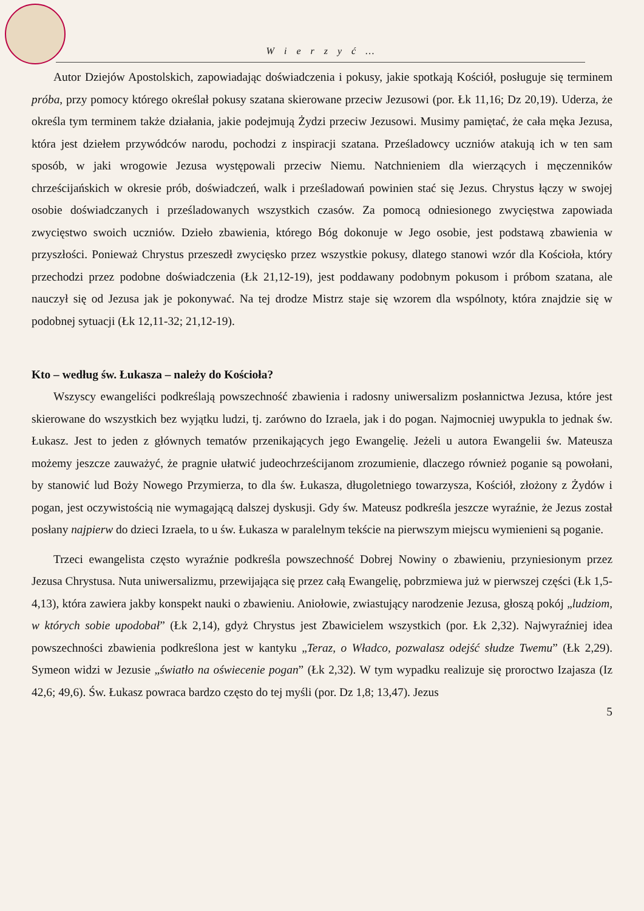W i e r z y ć …
Autor Dziejów Apostolskich, zapowiadając doświadczenia i pokusy, jakie spotkają Kościół, posługuje się terminem próba, przy pomocy którego określał pokusy szatana skierowane przeciw Jezusowi (por. Łk 11,16; Dz 20,19). Uderza, że określa tym terminem także działania, jakie podejmują Żydzi przeciw Jezusowi. Musimy pamiętać, że cała męka Jezusa, która jest dziełem przywódców narodu, pochodzi z inspiracji szatana. Prześladowcy uczniów atakują ich w ten sam sposób, w jaki wrogowie Jezusa występowali przeciw Niemu. Natchnieniem dla wierzących i męczenników chrześcijańskich w okresie prób, doświadczeń, walk i prześladowań powinien stać się Jezus. Chrystus łączy w swojej osobie doświadczanych i prześladowanych wszystkich czasów. Za pomocą odniesionego zwycięstwa zapowiada zwycięstwo swoich uczniów. Dzieło zbawienia, którego Bóg dokonuje w Jego osobie, jest podstawą zbawienia w przyszłości. Ponieważ Chrystus przeszedł zwycięsko przez wszystkie pokusy, dlatego stanowi wzór dla Kościoła, który przechodzi przez podobne doświadczenia (Łk 21,12-19), jest poddawany podobnym pokusom i próbom szatana, ale nauczył się od Jezusa jak je pokonywać. Na tej drodze Mistrz staje się wzorem dla wspólnoty, która znajdzie się w podobnej sytuacji (Łk 12,11-32; 21,12-19).
Kto – według św. Łukasza – należy do Kościoła?
Wszyscy ewangeliści podkreślają powszechność zbawienia i radosny uniwersalizm posłannictwa Jezusa, które jest skierowane do wszystkich bez wyjątku ludzi, tj. zarówno do Izraela, jak i do pogan. Najmocniej uwypukla to jednak św. Łukasz. Jest to jeden z głównych tematów przenikających jego Ewangelię. Jeżeli u autora Ewangelii św. Mateusza możemy jeszcze zauważyć, że pragnie ułatwić judeochrześcijanom zrozumienie, dlaczego również poganie są powołani, by stanowić lud Boży Nowego Przymierza, to dla św. Łukasza, długoletniego towarzysza, Kościół, złożony z Żydów i pogan, jest oczywistością nie wymagającą dalszej dyskusji. Gdy św. Mateusz podkreśla jeszcze wyraźnie, że Jezus został posłany najpierw do dzieci Izraela, to u św. Łukasza w paralelnym tekście na pierwszym miejscu wymienieni są poganie.
Trzeci ewangelista często wyraźnie podkreśla powszechność Dobrej Nowiny o zbawieniu, przyniesionym przez Jezusa Chrystusa. Nuta uniwersalizmu, przewijająca się przez całą Ewangelię, pobrzmiewa już w pierwszej części (Łk 1,5-4,13), która zawiera jakby konspekt nauki o zbawieniu. Aniołowie, zwiastujący narodzenie Jezusa, głoszą pokój „ludziom, w których sobie upodobał” (Łk 2,14), gdyż Chrystus jest Zbawicielem wszystkich (por. Łk 2,32). Najwyraźniej idea powszechności zbawienia podkreślona jest w kantyku „Teraz, o Władco, pozwalasz odejść słudze Twemu” (Łk 2,29). Symeon widzi w Jezusie „światło na oświecenie pogan” (Łk 2,32). W tym wypadku realizuje się proroctwo Izajasza (Iz 42,6; 49,6). Św. Łukasz powraca bardzo często do tej myśli (por. Dz 1,8; 13,47). Jezus
5